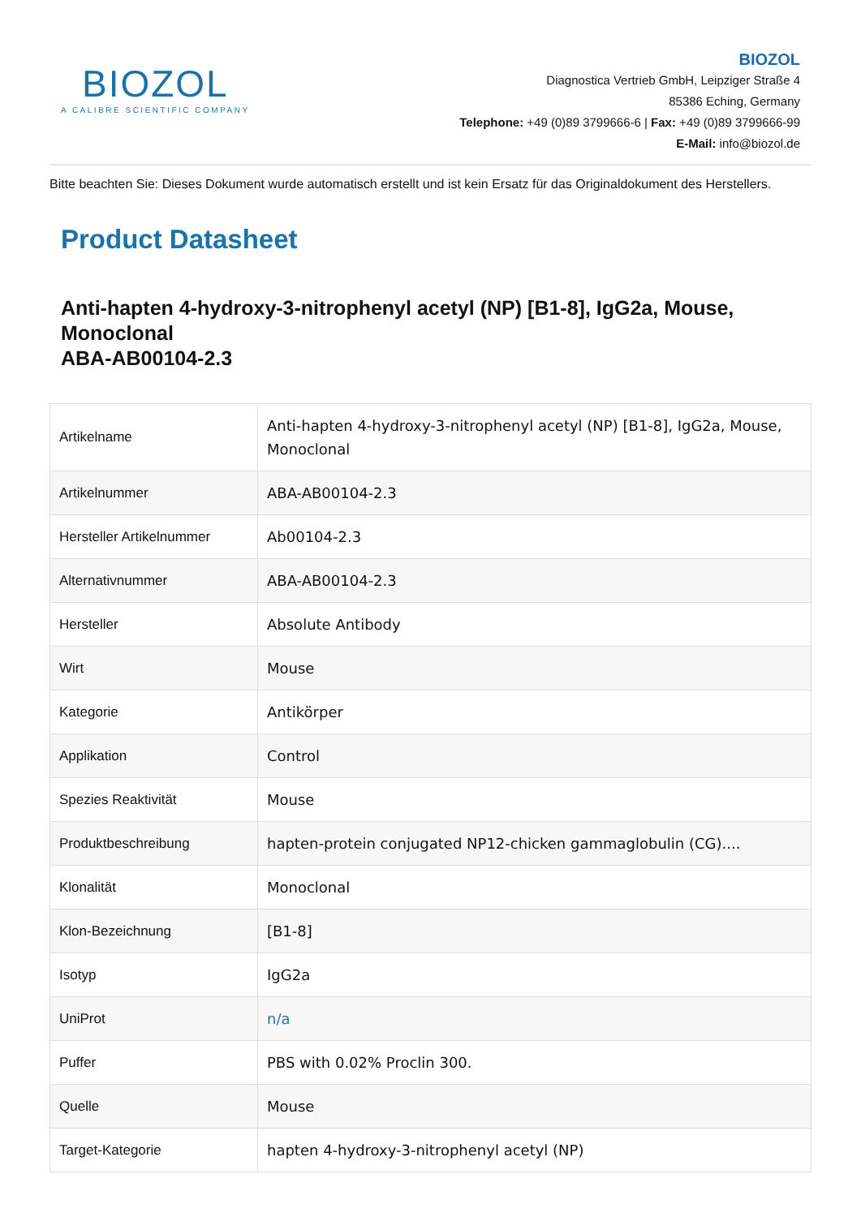BIOZOL
A CALIBRE SCIENTIFIC COMPANY
BIOZOL
Diagnostica Vertrieb GmbH, Leipziger Straße 4
85386 Eching, Germany
Telephone: +49 (0)89 3799666-6 | Fax: +49 (0)89 3799666-99
E-Mail: info@biozol.de
Bitte beachten Sie: Dieses Dokument wurde automatisch erstellt und ist kein Ersatz für das Originaldokument des Herstellers.
Product Datasheet
Anti-hapten 4-hydroxy-3-nitrophenyl acetyl (NP) [B1-8], IgG2a, Mouse, Monoclonal
ABA-AB00104-2.3
| Artikelname | Anti-hapten 4-hydroxy-3-nitrophenyl acetyl (NP) [B1-8], IgG2a, Mouse, Monoclonal |
| Artikelnummer | ABA-AB00104-2.3 |
| Hersteller Artikelnummer | Ab00104-2.3 |
| Alternativnummer | ABA-AB00104-2.3 |
| Hersteller | Absolute Antibody |
| Wirt | Mouse |
| Kategorie | Antikörper |
| Applikation | Control |
| Spezies Reaktivität | Mouse |
| Produktbeschreibung | hapten-protein conjugated NP12-chicken gammaglobulin (CG).... |
| Klonalität | Monoclonal |
| Klon-Bezeichnung | [B1-8] |
| Isotyp | IgG2a |
| UniProt | n/a |
| Puffer | PBS with 0.02% Proclin 300. |
| Quelle | Mouse |
| Target-Kategorie | hapten 4-hydroxy-3-nitrophenyl acetyl (NP) |